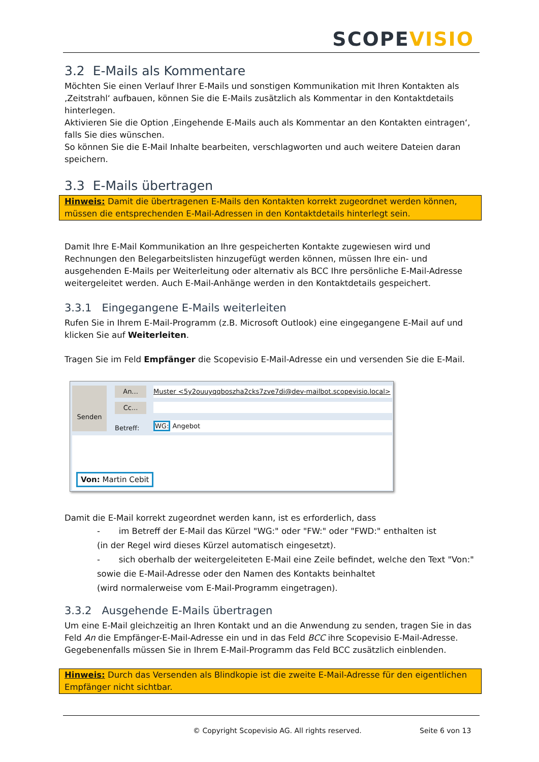SCOPEVISIO
3.2 E-Mails als Kommentare
Möchten Sie einen Verlauf Ihrer E-Mails und sonstigen Kommunikation mit Ihren Kontakten als ‚Zeitstrahl‘ aufbauen, können Sie die E-Mails zusätzlich als Kommentar in den Kontaktdetails hinterlegen.
Aktivieren Sie die Option ‚Eingehende E-Mails auch als Kommentar an den Kontakten eintragen‘, falls Sie dies wünschen.
So können Sie die E-Mail Inhalte bearbeiten, verschlagworten und auch weitere Dateien daran speichern.
3.3 E-Mails übertragen
Hinweis: Damit die übertragenen E-Mails den Kontakten korrekt zugeordnet werden können, müssen die entsprechenden E-Mail-Adressen in den Kontaktdetails hinterlegt sein.
Damit Ihre E-Mail Kommunikation an Ihre gespeicherten Kontakte zugewiesen wird und Rechnungen den Belegarbeitslisten hinzugefügt werden können, müssen Ihre ein- und ausgehenden E-Mails per Weiterleitung oder alternativ als BCC Ihre persönliche E-Mail-Adresse weitergeleitet werden. Auch E-Mail-Anhänge werden in den Kontaktdetails gespeichert.
3.3.1 Eingegangene E-Mails weiterleiten
Rufen Sie in Ihrem E-Mail-Programm (z.B. Microsoft Outlook) eine eingegangene E-Mail auf und klicken Sie auf Weiterleiten.
Tragen Sie im Feld Empfänger die Scopevisio E-Mail-Adresse ein und versenden Sie die E-Mail.
Senden An...
Cc...
Betreff:
Muster <5y2ouuyqqboszha2cks7zve7di@dev-mailbot.scopevisio.local>
WG: Angebot
Von: Martin Cebit
Damit die E-Mail korrekt zugeordnet werden kann, ist es erforderlich, dass
- im Betreff der E-Mail das Kürzel "WG:" oder "FW:" oder "FWD:" enthalten ist
(in der Regel wird dieses Kürzel automatisch eingesetzt).
- sich oberhalb der weitergeleiteten E-Mail eine Zeile befindet, welche den Text "Von:" sowie die E-Mail-Adresse oder den Namen des Kontakts beinhaltet
(wird normalerweise vom E-Mail-Programm eingetragen).
3.3.2 Ausgehende E-Mails übertragen
Um eine E-Mail gleichzeitig an Ihren Kontakt und an die Anwendung zu senden, tragen Sie in das Feld An die Empfänger-E-Mail-Adresse ein und in das Feld BCC ihre Scopevisio E-Mail-Adresse. Gegebenenfalls müssen Sie in Ihrem E-Mail-Programm das Feld BCC zusätzlich einblenden.
Hinweis: Durch das Versenden als Blindkopie ist die zweite E-Mail-Adresse für den eigentlichen Empfänger nicht sichtbar.
© Copyright Scopevisio AG. All rights reserved.
Seite 6 von 13